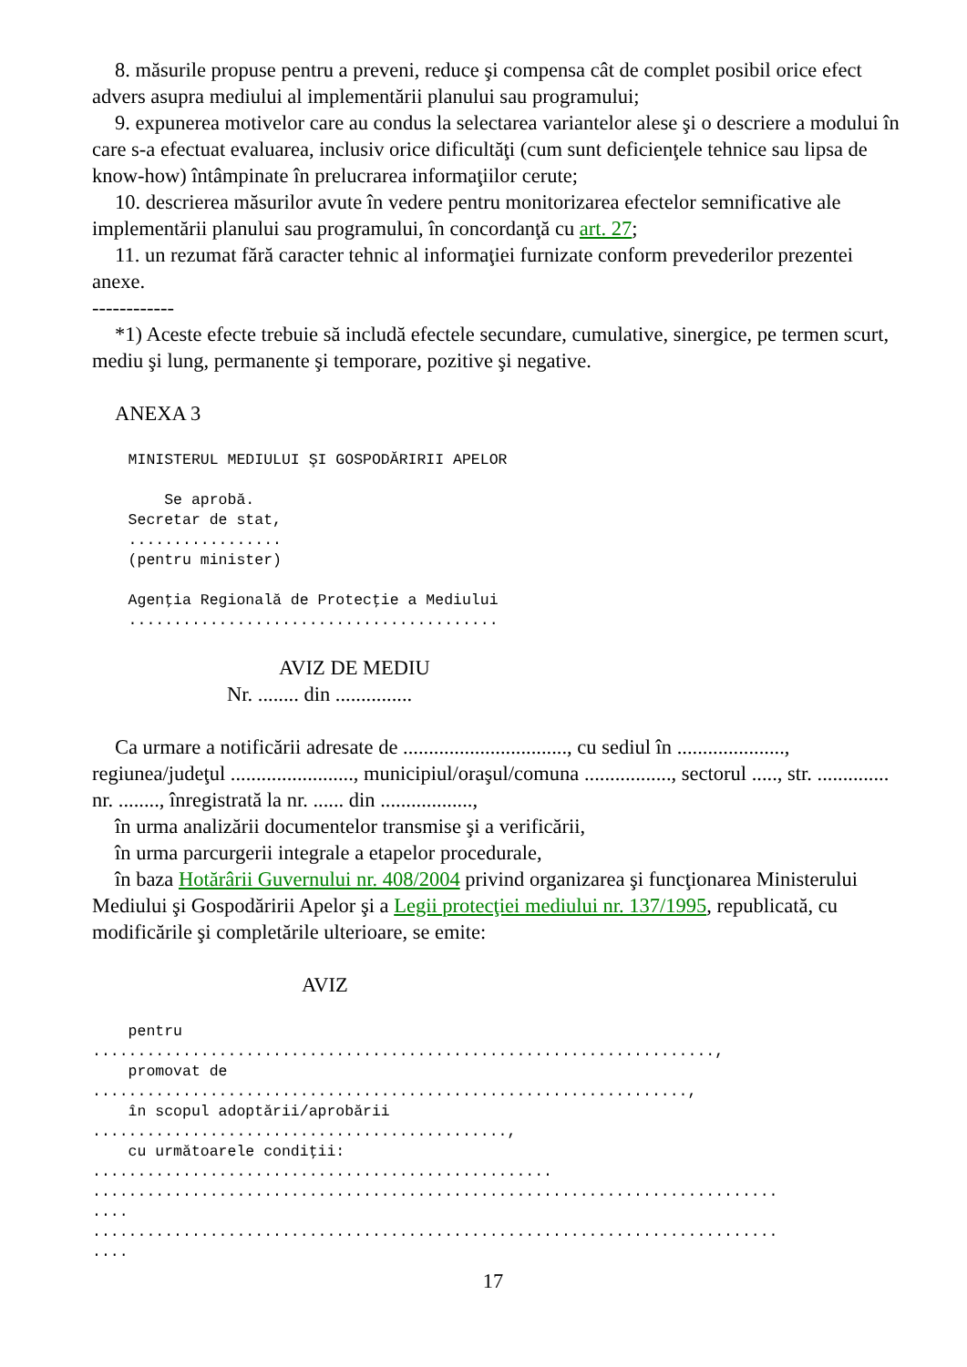8. măsurile propuse pentru a preveni, reduce şi compensa cât de complet posibil orice efect advers asupra mediului al implementării planului sau programului;
9. expunerea motivelor care au condus la selectarea variantelor alese şi o descriere a modului în care s-a efectuat evaluarea, inclusiv orice dificultăţi (cum sunt deficienţele tehnice sau lipsa de know-how) întâmpinate în prelucrarea informaţiilor cerute;
10. descrierea măsurilor avute în vedere pentru monitorizarea efectelor semnificative ale implementării planului sau programului, în concordanţă cu art. 27;
11. un rezumat fără caracter tehnic al informaţiei furnizate conform prevederilor prezentei anexe.
------------
*1) Aceste efecte trebuie să includă efectele secundare, cumulative, sinergice, pe termen scurt, mediu şi lung, permanente şi temporare, pozitive şi negative.
ANEXA 3
    MINISTERUL MEDIULUI ŞI GOSPODĂRIRII APELOR

        Se aprobă.
    Secretar de stat,
    .................
    (pentru minister)

    Agenţia Regională de Protecţie a Mediului
    .........................................
AVIZ DE MEDIU
Nr. ........ din ...............
Ca urmare a notificării adresate de ................................, cu sediul în ....................., regiunea/judeţul ........................, municipiul/oraşul/comuna ................., sectorul ....., str. .............. nr. ........, înregistrată la nr. ...... din ..................,
în urma analizării documentelor transmise şi a verificării,
în urma parcurgerii integrale a etapelor procedurale,
în baza Hotărârii Guvernului nr. 408/2004 privind organizarea şi funcţionarea Ministerului Mediului şi Gospodăririi Apelor şi a Legii protecţiei mediului nr. 137/1995, republicată, cu modificările şi completările ulterioare, se emite:
AVIZ
    pentru
.....................................................................,
    promovat de
..................................................................,
    în scopul adoptării/aprobării
..............................................,
    cu următoarele condiţii:
...................................................
............................................................................
....
............................................................................
....
17